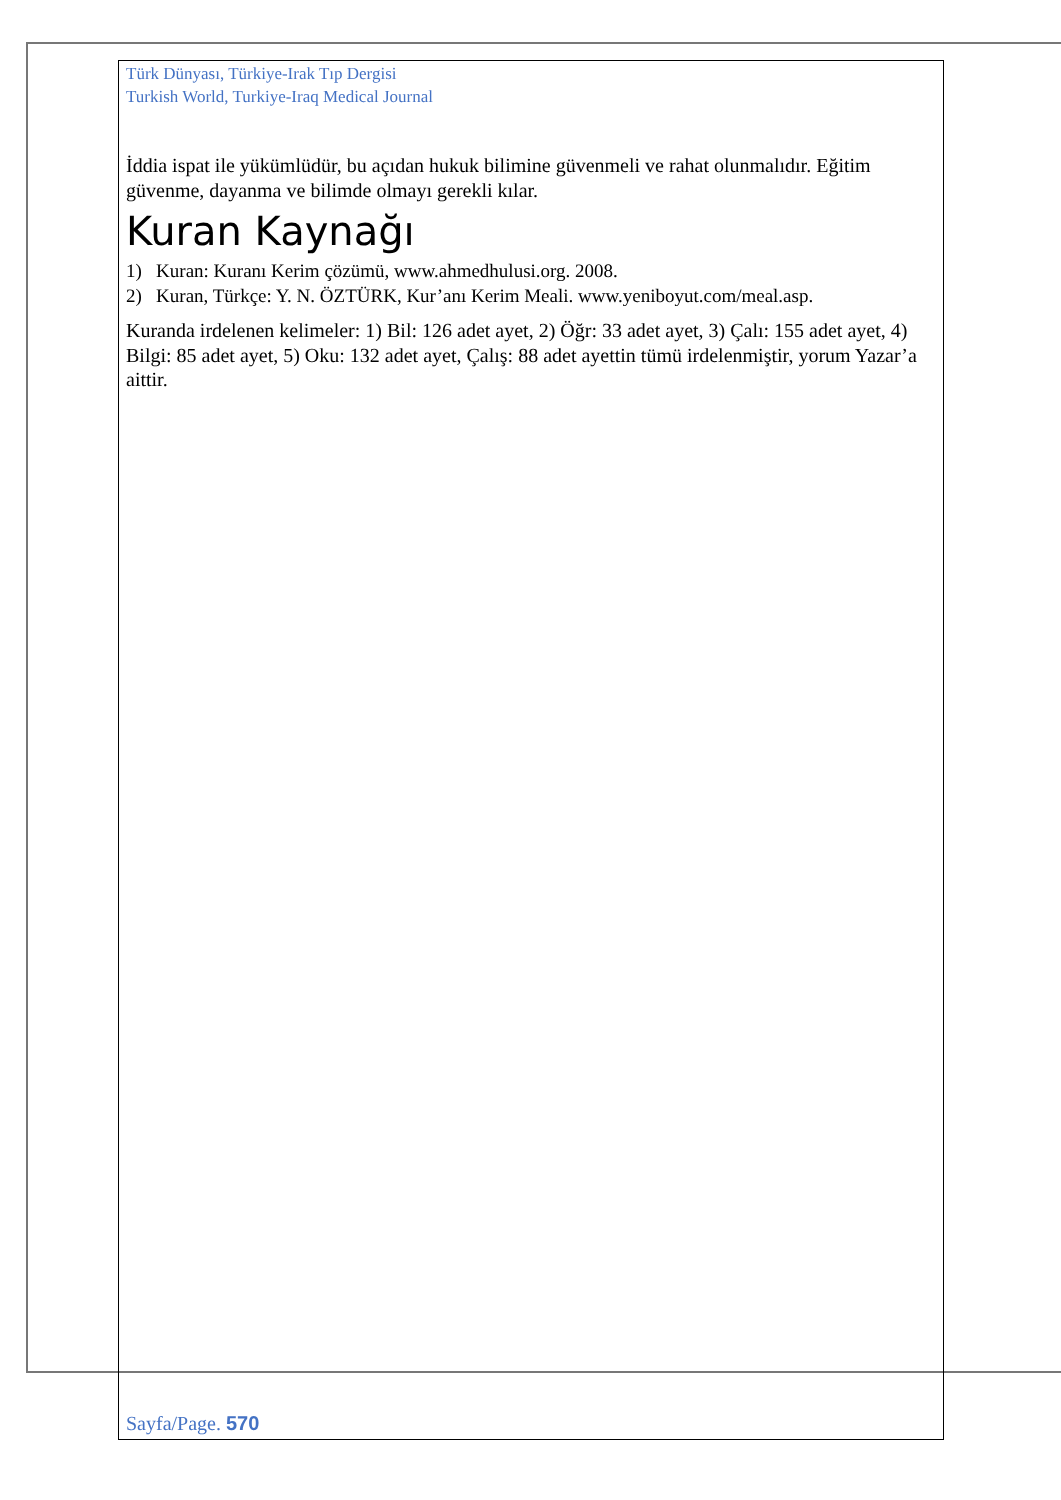Türk Dünyası, Türkiye-Irak Tıp Dergisi
Turkish World, Turkiye-Iraq Medical Journal
İddia ispat ile yükümlüdür, bu açıdan hukuk bilimine güvenmeli ve rahat olunmalıdır. Eğitim güvenme, dayanma ve bilimde olmayı gerekli kılar.
Kuran Kaynağı
1) Kuran: Kuranı Kerim çözümü, www.ahmedhulusi.org. 2008.
2) Kuran, Türkçe: Y. N. ÖZTÜRK, Kur’anı Kerim Meali. www.yeniboyut.com/meal.asp.
Kuranda irdelenen kelimeler: 1) Bil: 126 adet ayet, 2) Öğr: 33 adet ayet, 3) Çalı: 155 adet ayet, 4) Bilgi: 85 adet ayet, 5) Oku: 132 adet ayet, Çalış: 88 adet ayettin tümü irdelenmiştir, yorum Yazar’a aittir.
Sayfa/Page. 570